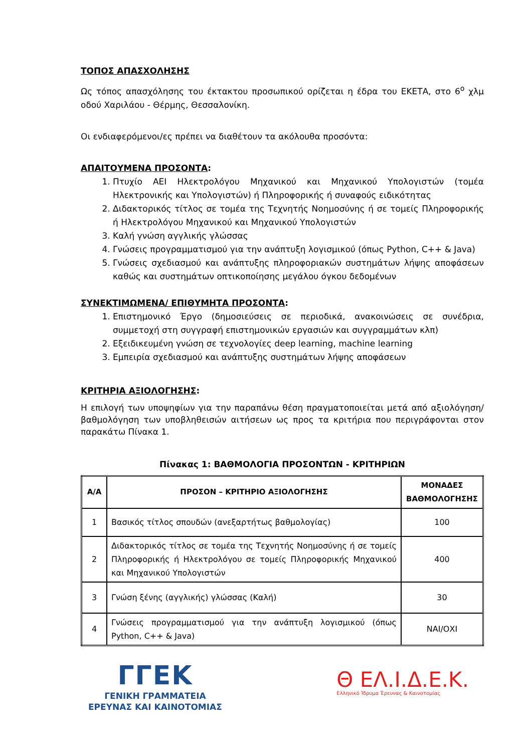ΤΟΠΟΣ ΑΠΑΣΧΟΛΗΣΗΣ
Ως τόπος απασχόλησης του έκτακτου προσωπικού ορίζεται η έδρα του ΕΚΕΤΑ, στο 6<sup>ο</sup> χλμ οδού Χαριλάου - Θέρμης, Θεσσαλονίκη.
Οι ενδιαφερόμενοι/ες πρέπει να διαθέτουν τα ακόλουθα προσόντα:
ΑΠΑΙΤΟΥΜΕΝΑ ΠΡΟΣΟΝΤΑ:
1. Πτυχίο ΑΕΙ Ηλεκτρολόγου Μηχανικού και Μηχανικού Υπολογιστών (τομέα Ηλεκτρονικής και Υπολογιστών) ή Πληροφορικής ή συναφούς ειδικότητας
2. Διδακτορικός τίτλος σε τομέα της Τεχνητής Νοημοσύνης ή σε τομείς Πληροφορικής ή Ηλεκτρολόγου Μηχανικού και Μηχανικού Υπολογιστών
3. Καλή γνώση αγγλικής γλώσσας
4. Γνώσεις προγραμματισμού για την ανάπτυξη λογισμικού (όπως Python, C++ & Java)
5. Γνώσεις σχεδιασμού και ανάπτυξης πληροφοριακών συστημάτων λήψης αποφάσεων καθώς και συστημάτων οπτικοποίησης μεγάλου όγκου δεδομένων
ΣΥΝΕΚΤΙΜΩΜΕΝΑ/ ΕΠΙΘΥΜΗΤΑ ΠΡΟΣΟΝΤΑ:
1. Επιστημονικό Έργο (δημοσιεύσεις σε περιοδικά, ανακοινώσεις σε συνέδρια, συμμετοχή στη συγγραφή επιστημονικών εργασιών και συγγραμμάτων κλπ)
2. Εξειδικευμένη γνώση σε τεχνολογίες deep learning, machine learning
3. Εμπειρία σχεδιασμού και ανάπτυξης συστημάτων λήψης αποφάσεων
ΚΡΙΤΗΡΙΑ ΑΞΙΟΛΟΓΗΣΗΣ:
Η επιλογή των υποψηφίων για την παραπάνω θέση πραγματοποιείται μετά από αξιολόγηση/ βαθμολόγηση των υποβληθεισών αιτήσεων ως προς τα κριτήρια που περιγράφονται στον παρακάτω Πίνακα 1.
Πίνακας 1: ΒΑΘΜΟΛΟΓΙΑ ΠΡΟΣΟΝΤΩΝ - ΚΡΙΤΗΡΙΩΝ
| Α/Α | ΠΡΟΣΟΝ – ΚΡΙΤΗΡΙΟ ΑΞΙΟΛΟΓΗΣΗΣ | ΜΟΝΑΔΕΣ ΒΑΘΜΟΛΟΓΗΣΗΣ |
| --- | --- | --- |
| 1 | Βασικός τίτλος σπουδών (ανεξαρτήτως βαθμολογίας) | 100 |
| 2 | Διδακτορικός τίτλος σε τομέα της Τεχνητής Νοημοσύνης ή σε τομείς Πληροφορικής ή Ηλεκτρολόγου σε τομείς Πληροφορικής Μηχανικού και Μηχανικού Υπολογιστών | 400 |
| 3 | Γνώση ξένης (αγγλικής) γλώσσας (Καλή) | 30 |
| 4 | Γνώσεις προγραμματισμού για την ανάπτυξη λογισμικού (όπως Python, C++ & Java) | ΝΑΙ/ΟΧΙ |
ΓΓΕΚ
ΓΕΝΙΚΗ ΓΡΑΜΜΑΤΕΙΑ
ΕΡΕΥΝΑΣ ΚΑΙ ΚΑΙΝΟΤΟΜΙΑΣ
Θ ΕΛ.Ι.Δ.Ε.Κ.
Ελληνικό Ίδρυμα Έρευνας & Καινοτομίας